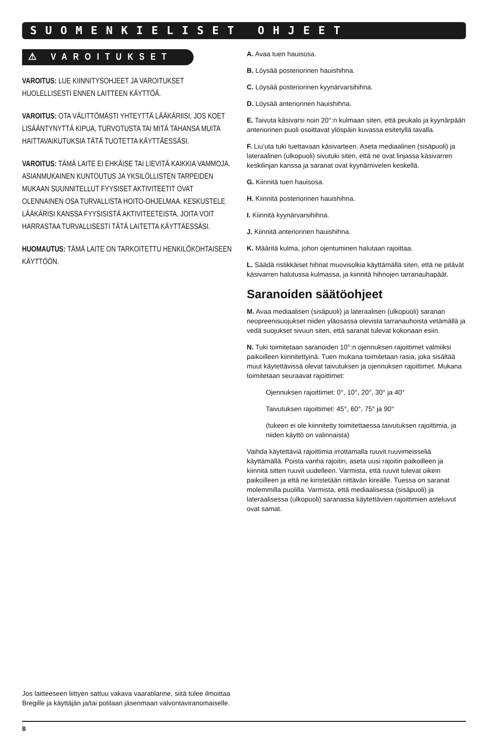SUOMENKIELISET OHJEET
⚠ VAROITUKSET
VAROITUS: LUE KIINNITYSOHJEET JA VAROITUKSET HUOLELLISESTI ENNEN LAITTEEN KÄYTTÖÄ.
VAROITUS: OTA VÄLITTÖMÄSTI YHTEYTTÄ LÄÄKÄRIISI, JOS KOET LISÄÄNTYNYTTÄ KIPUA, TURVOTUSTA TAI MITÄ TAHANSA MUITA HAITTAVAIKUTUKSIA TÄTÄ TUOTETTA KÄYTTÄESSÄSI.
VAROITUS: TÄMÄ LAITE EI EHKÄISE TAI LIEVITÄ KAIKKIA VAMMOJA. ASIANMUKAINEN KUNTOUTUS JA YKSILÖLLISTEN TARPEIDEN MUKAAN SUUNNITELLUT FYYSISET AKTIVITEETIT OVAT OLENNAINEN OSA TURVALLISTA HOITO-OHJELMAA. KESKUSTELE LÄÄKÄRISI KANSSA FYYSISISTÄ AKTIVITEETEISTA, JOITA VOIT HARRASTAA TURVALLISESTI TÄTÄ LAITETTA KÄYTTÄESSÄSI.
HUOMAUTUS: TÄMÄ LAITE ON TARKOITETTU HENKILÖKOHTAISEEN KÄYTTÖÖN.
A. Avaa tuen hauisosa.
B. Löysää posteriorinen hauishihna.
C. Löysää posteriorinen kyynärvarsihihna.
D. Löysää anteriorinen hauishihna.
E. Taivuta käsivarsi noin 20°:n kulmaan siten, että peukalo ja kyynärpään anteriorinen puoli osoittavat ylöspäin kuvassa esitetyllä tavalla.
F. Liu’uta tuki tuettavaan käsivarteen. Aseta mediaalinen (sisäpuoli) ja lateraalinen (ulkopuoli) sivutuki siten, että ne ovat linjassa käsivarren keskilinjan kanssa ja saranat ovat kyynärnivelen keskellä.
G. Kiinnitä tuen hauisosa.
H. Kiinnitä posteriorinen hauishihna.
I. Kiinnitä kyynärvarsihihna.
J. Kiinnitä anteriorinen hauishihna.
K. Määritä kulma, johon ojentuminen halutaan rajoittaa.
L. Säädä ristikkäiset hihnat muovisolkia käyttämällä siten, että ne pitävät käsivarren halutussa kulmassa, ja kiinnitä hihnojen tarranauhapäät.
Saranoiden säätöohjeet
M. Avaa mediaalisen (sisäpuoli) ja lateraalisen (ulkopuoli) saranan neopreenisuojukset niiden yläosassa olevista tarranauhoista vetämällä ja vedä suojukset sivuun siten, että saranat tulevat kokonaan esiin.
N. Tuki toimitetaan saranoiden 10°:n ojennuksen rajoittimet valmiiksi paikoilleen kiinnitettyinä. Tuen mukana toimitetaan rasia, joka sisältää muut käytettävissä olevat taivutuksen ja ojennuksen rajoittimet. Mukana toimitetaan seuraavat rajoittimet:
Ojennuksen rajoittimet: 0°, 10°, 20°, 30° ja 40°
Taivutuksen rajoittimet: 45°, 60°, 75° ja 90°
(tukeen ei ole kiinnitetty toimitettaessa taivutuksen rajoittimia, ja niiden käyttö on valinnaista)
Vaihda käytettäviä rajoittimia irrottamalla ruuvit ruuvimeisseliä käyttämällä. Poista vanha rajoitin, aseta uusi rajoitin paikoilleen ja kiinnitä sitten ruuvit uudelleen. Varmista, että ruuvit tulevat oikein paikoilleen ja että ne kiristetään riittävän kireälle. Tuessa on saranat molemmilla puolilla. Varmista, että mediaalisessa (sisäpuoli) ja lateraalisessa (ulkopuoli) saranassa käytettävien rajoittimien asteluvut ovat samat.
Jos laitteeseen liittyen sattuu vakava vaaratilanne, siitä tulee ilmoittaa Bregille ja käyttäjän ja/tai potilaan jäsenmaan valvontaviranomaiselle.
8